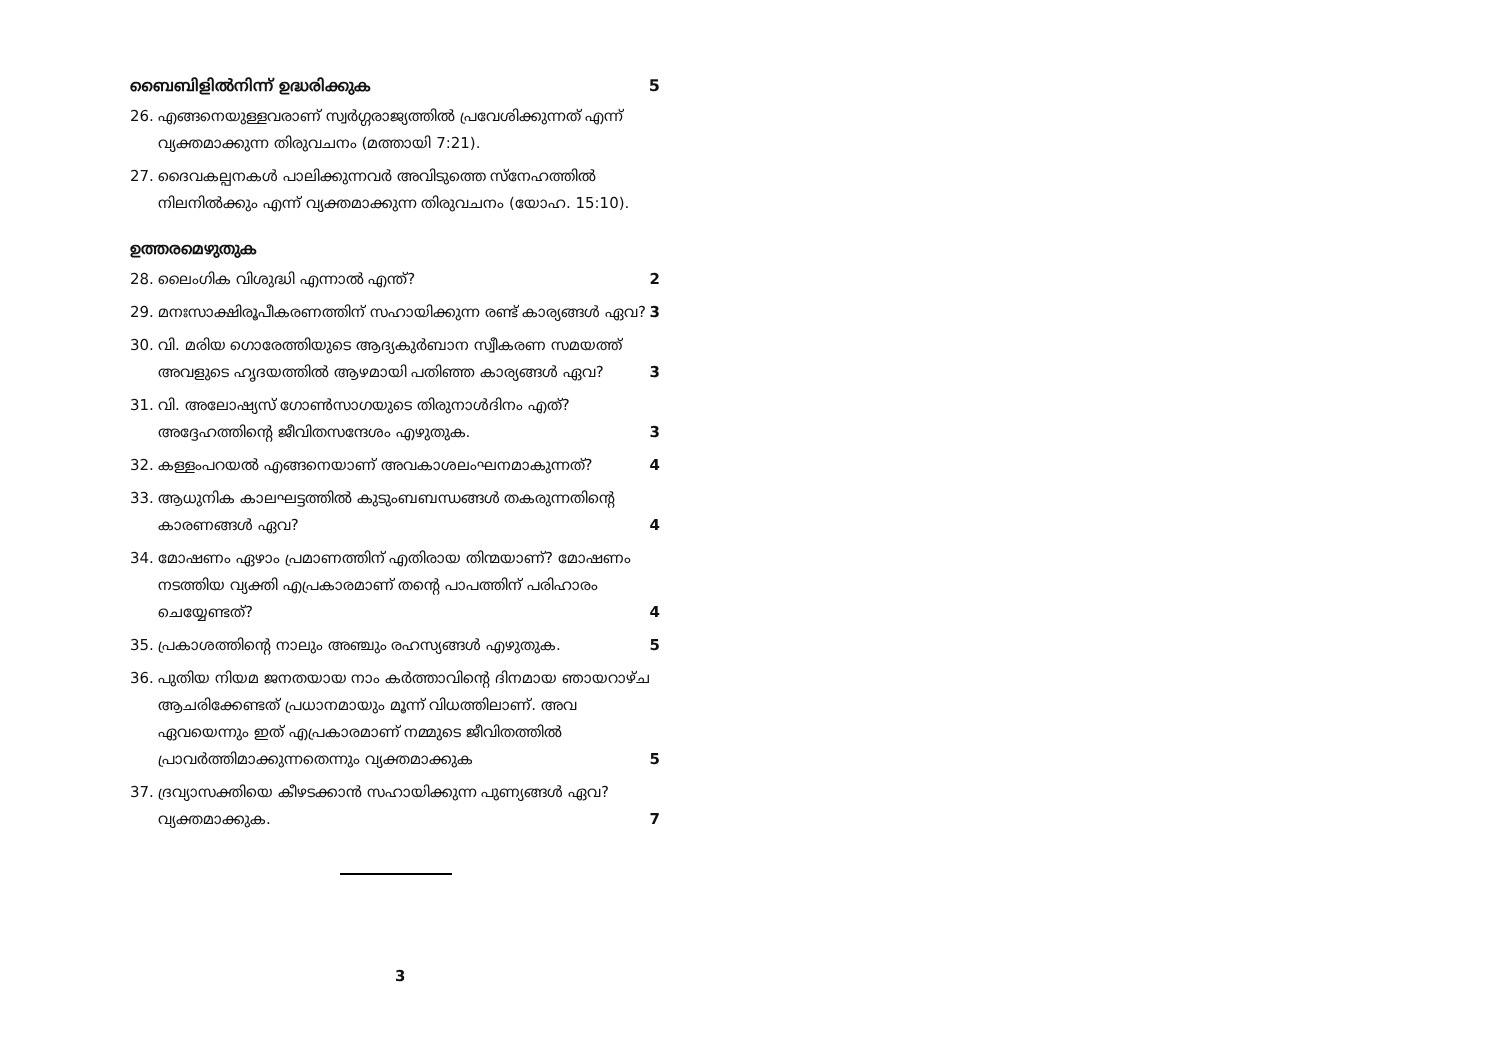ബൈബിളിൽനിന്ന് ഉദ്ധരിക്കുക 5
26. എങ്ങനെയുള്ളവരാണ് സ്വർഗ്ഗരാജ്യത്തിൽ പ്രവേശിക്കുന്നത് എന്ന് വ്യക്തമാക്കുന്ന തിരുവചനം (മത്തായി 7:21).
27. ദൈവകല്പനകൾ പാലിക്കുന്നവർ അവിടുത്തെ സ്നേഹത്തിൽ നിലനിൽക്കും എന്ന് വ്യക്തമാക്കുന്ന തിരുവചനം (യോഹ. 15:10).
ഉത്തരമെഴുതുക
28. ലൈംഗിക വിശുദ്ധി എന്നാൽ എന്ത്? 2
29. മനഃസാക്ഷിരൂപീകരണത്തിന് സഹായിക്കുന്ന രണ്ട് കാര്യങ്ങൾ ഏവ? 3
30. വി. മരിയ ഗൊരേത്തിയുടെ ആദ്യകുർബാന സ്വീകരണ സമയത്ത് അവളുടെ ഹൃദയത്തിൽ ആഴമായി പതിഞ്ഞ കാര്യങ്ങൾ ഏവ? 3
31. വി. അലോഷ്യസ് ഗോൺസാഗയുടെ തിരുനാൾദിനം എത്? അദ്ദേഹത്തിന്റെ ജീവിതസന്ദേശം എഴുതുക. 3
32. കള്ളംപറയൽ എങ്ങനെയാണ് അവകാശലംഘനമാകുന്നത്? 4
33. ആധുനിക കാലഘട്ടത്തിൽ കുടുംബബന്ധങ്ങൾ തകരുന്നതിന്റെ കാരണങ്ങൾ ഏവ? 4
34. മോഷണം ഏഴാം പ്രമാണത്തിന് എതിരായ തിന്മയാണ്? മോഷണം നടത്തിയ വ്യക്തി എപ്രകാരമാണ് തന്റെ പാപത്തിന് പരിഹാരം ചെയ്യേണ്ടത്? 4
35. പ്രകാശത്തിന്റെ നാലും അഞ്ചും രഹസ്യങ്ങൾ എഴുതുക. 5
36. പുതിയ നിയമ ജനതയായ നാം കർത്താവിന്റെ ദിനമായ ഞായറാഴ്ച ആചരിക്കേണ്ടത് പ്രധാനമായും മൂന്ന് വിധത്തിലാണ്. അവ ഏവയെന്നും ഇത് എപ്രകാരമാണ് നമ്മുടെ ജീവിതത്തിൽ പ്രാവർത്തിമാക്കുന്നതെന്നും വ്യക്തമാക്കുക 5
37. ദ്രവ്യാസക്തിയെ കീഴടക്കാൻ സഹായിക്കുന്ന പുണ്യങ്ങൾ ഏവ? വ്യക്തമാക്കുക. 7
3